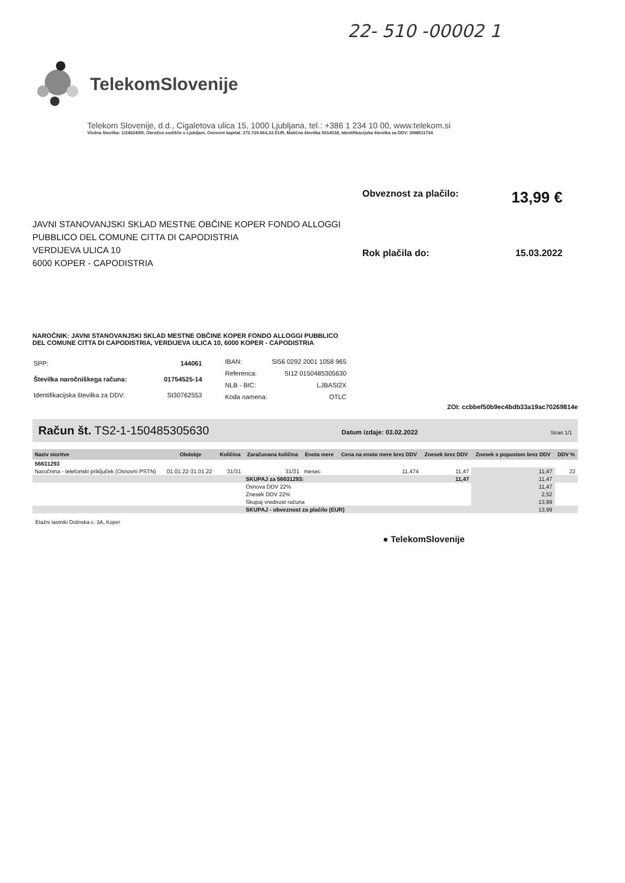22- 510 -00002 1
TelekomSlovenije
Telekom Slovenije, d.d., Cigaletova ulica 15, 1000 Ljubljana, tel.: +386 1 234 10 00, www.telekom.si
Vložna številka: 1/24624/00, Okrožno sodišče v Ljubljani, Osnovni kapital: 272.720.664,33 EUR, Matična številka 5014018, Identifikacijska številka za DDV: SI98511734
JAVNI STANOVANJSKI SKLAD MESTNE OBČINE KOPER FONDO ALLOGGI PUBBLICO DEL COMUNE CITTA DI CAPODISTRIA
VERDIJEVA ULICA 10
6000 KOPER - CAPODISTRIA
Obveznost za plačilo: 13,99 €
Rok plačila do: 15.03.2022
NAROČNIK: JAVNI STANOVANJSKI SKLAD MESTNE OBČINE KOPER FONDO ALLOGGI PUBBLICO DEL COMUNE CITTA DI CAPODISTRIA, VERDIJEVA ULICA 10, 6000 KOPER - CAPODISTRIA
| SPP: | 144061 |
| Številka naročniškega računa: | 01754525-14 |
| Identifikacijska številka za DDV: | SI30762553 |
| IBAN: | SI56 0292 2001 1058 965 |
| Referenca: | SI12 0150485305630 |
| NLB - BIC: | LJBASI2X |
| Koda namena: | OTLC |
ZOI: ccbbef50b9ec4bdb33a19ac70269814e
Račun št. TS2-1-150485305630 Datum izdaje: 03.02.2022 Stran 1/1
| Naziv storitve | Obdobje | Količina | Zaračunana količina | Enota mere | Cena na enoto mere brez DDV | Znesek brez DDV | Znesek s popustom brez DDV | DDV % |
| --- | --- | --- | --- | --- | --- | --- | --- | --- |
| 56631293 | | | | | | | | |
| Naročnina - telefonski priključek (Osnovni PSTN) | 01.01.22-31.01.22 | 31/31 | 31/31 | mesec | 11,474 | 11,47 | 11,47 | 22 |
| | | | SKUPAJ za 56631293: | | | 11,47 | 11,47 | |
| | | | Osnova DDV 22% | | | | 11,47 | |
| | | | Znesek DDV 22% | | | | 2,52 | |
| | | | Skupaj vrednost računa | | | | 13,99 | |
| | | | SKUPAJ - obveznost za plačilo (EUR) | | | | 13,99 | |
Etažni lastniki Dolinska c. 3A, Koper
● TelekomSlovenije